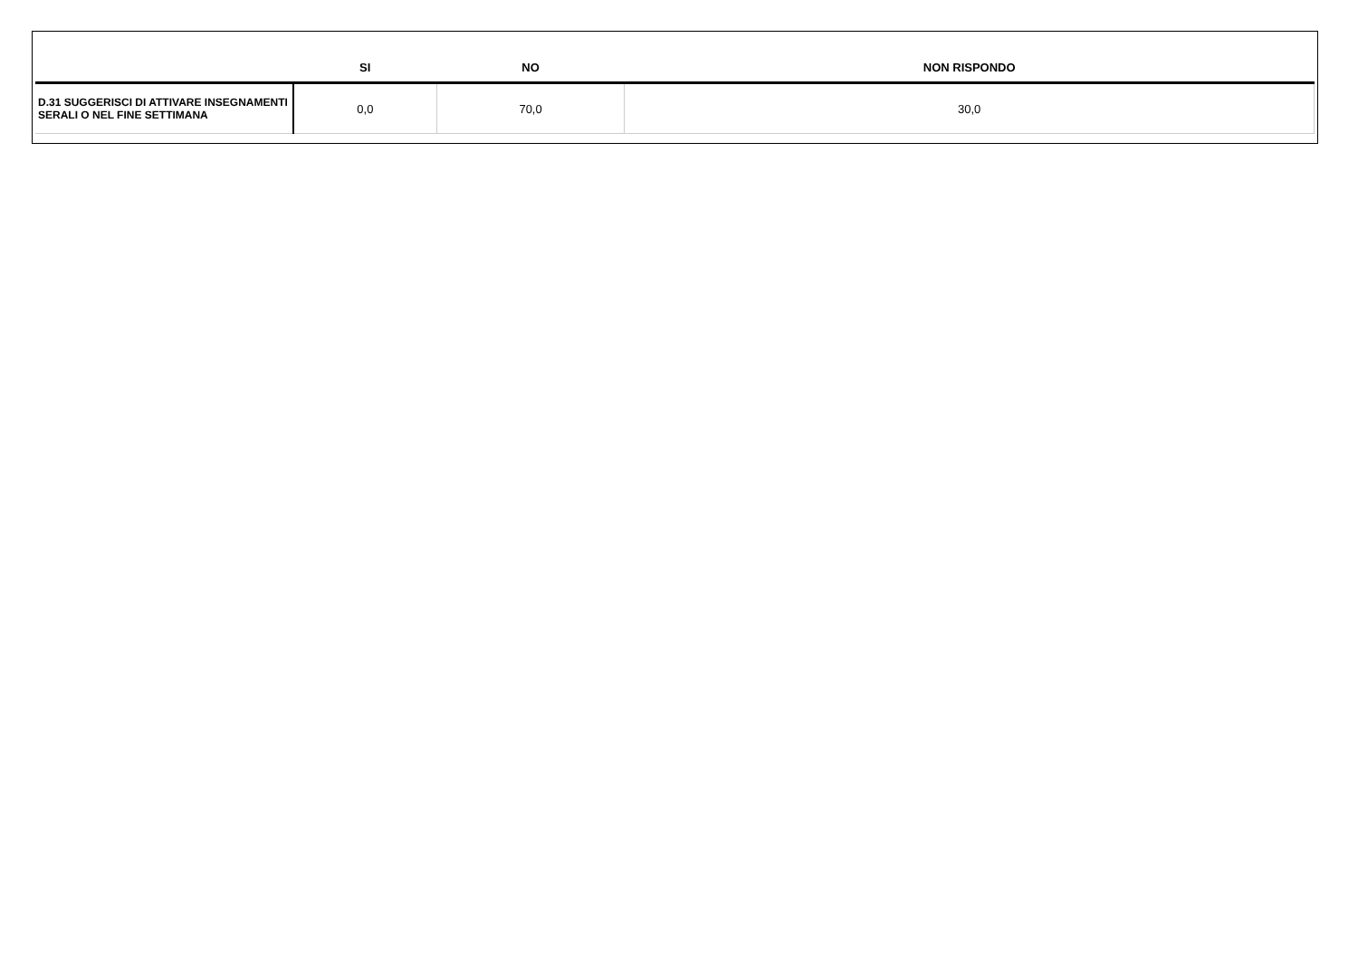| | SI | NO | NON RISPONDO |
| --- | --- | --- | --- |
| D.31 SUGGERISCI DI ATTIVARE INSEGNAMENTI SERALI O NEL FINE SETTIMANA | 0,0 | 70,0 | 30,0 |